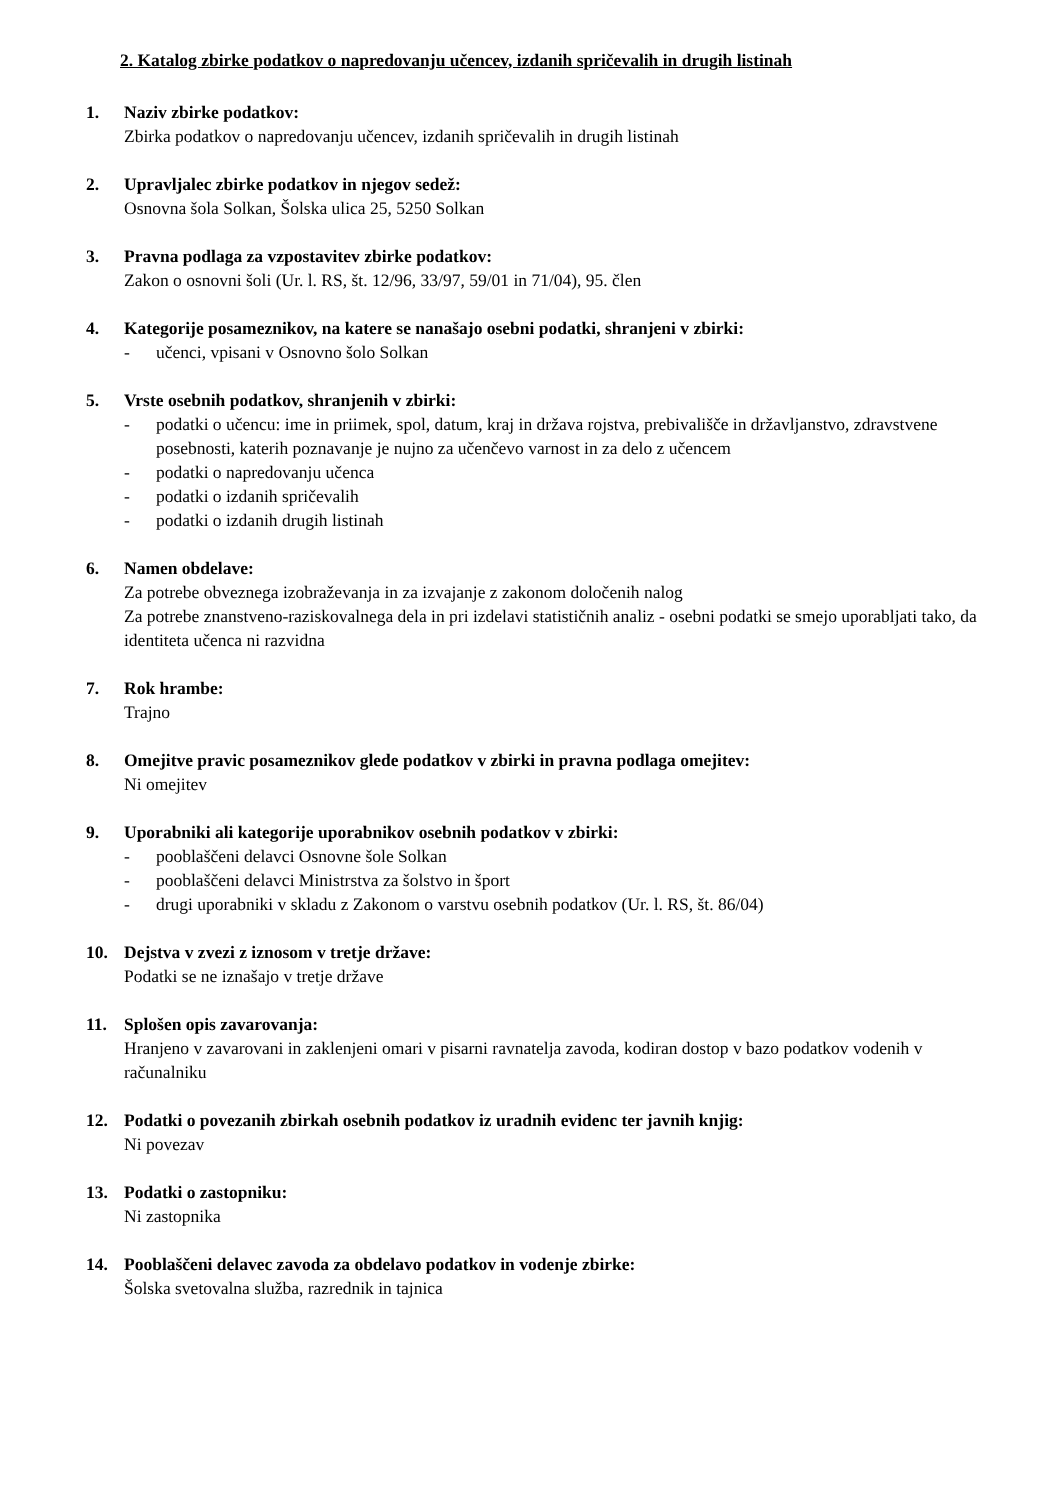2. Katalog zbirke podatkov o napredovanju učencev, izdanih spričevalih in drugih listinah
1. Naziv zbirke podatkov:
Zbirka podatkov o napredovanju učencev, izdanih spričevalih in drugih listinah
2. Upravljalec zbirke podatkov in njegov sedež:
Osnovna šola Solkan, Šolska ulica 25, 5250 Solkan
3. Pravna podlaga za vzpostavitev zbirke podatkov:
Zakon o osnovni šoli (Ur. l. RS, št. 12/96, 33/97, 59/01 in 71/04), 95. člen
4. Kategorije posameznikov, na katere se nanašajo osebni podatki, shranjeni v zbirki:
- učenci, vpisani v Osnovno šolo Solkan
5. Vrste osebnih podatkov, shranjenih v zbirki:
- podatki o učencu: ime in priimek, spol, datum, kraj in država rojstva, prebivališče in državljanstvo, zdravstvene posebnosti, katerih poznavanje je nujno za učenčevo varnost in za delo z učencem
- podatki o napredovanju učenca
- podatki o izdanih spričevalih
- podatki o izdanih drugih listinah
6. Namen obdelave:
Za potrebe obveznega izobraževanja in za izvajanje z zakonom določenih nalog
Za potrebe znanstveno-raziskovalnega dela in pri izdelavi statističnih analiz - osebni podatki se smejo uporabljati tako, da identiteta učenca ni razvidna
7. Rok hrambe:
Trajno
8. Omejitve pravic posameznikov glede podatkov v zbirki in pravna podlaga omejitev:
Ni omejitev
9. Uporabniki ali kategorije uporabnikov osebnih podatkov v zbirki:
- pooblaščeni delavci Osnovne šole Solkan
- pooblaščeni delavci Ministrstva za šolstvo in šport
- drugi uporabniki v skladu z Zakonom o varstvu osebnih podatkov (Ur. l. RS, št. 86/04)
10. Dejstva v zvezi z iznosom v tretje države:
Podatki se ne iznašajo v tretje države
11. Splošen opis zavarovanja:
Hranjeno v zavarovani in zaklenjeni omari v pisarni ravnatelja zavoda, kodiran dostop v bazo podatkov vodenih v računalniku
12. Podatki o povezanih zbirkah osebnih podatkov iz uradnih evidenc ter javnih knjig:
Ni povezav
13. Podatki o zastopniku:
Ni zastopnika
14. Pooblaščeni delavec zavoda za obdelavo podatkov in vodenje zbirke:
Šolska svetovalna služba, razrednik in tajnica